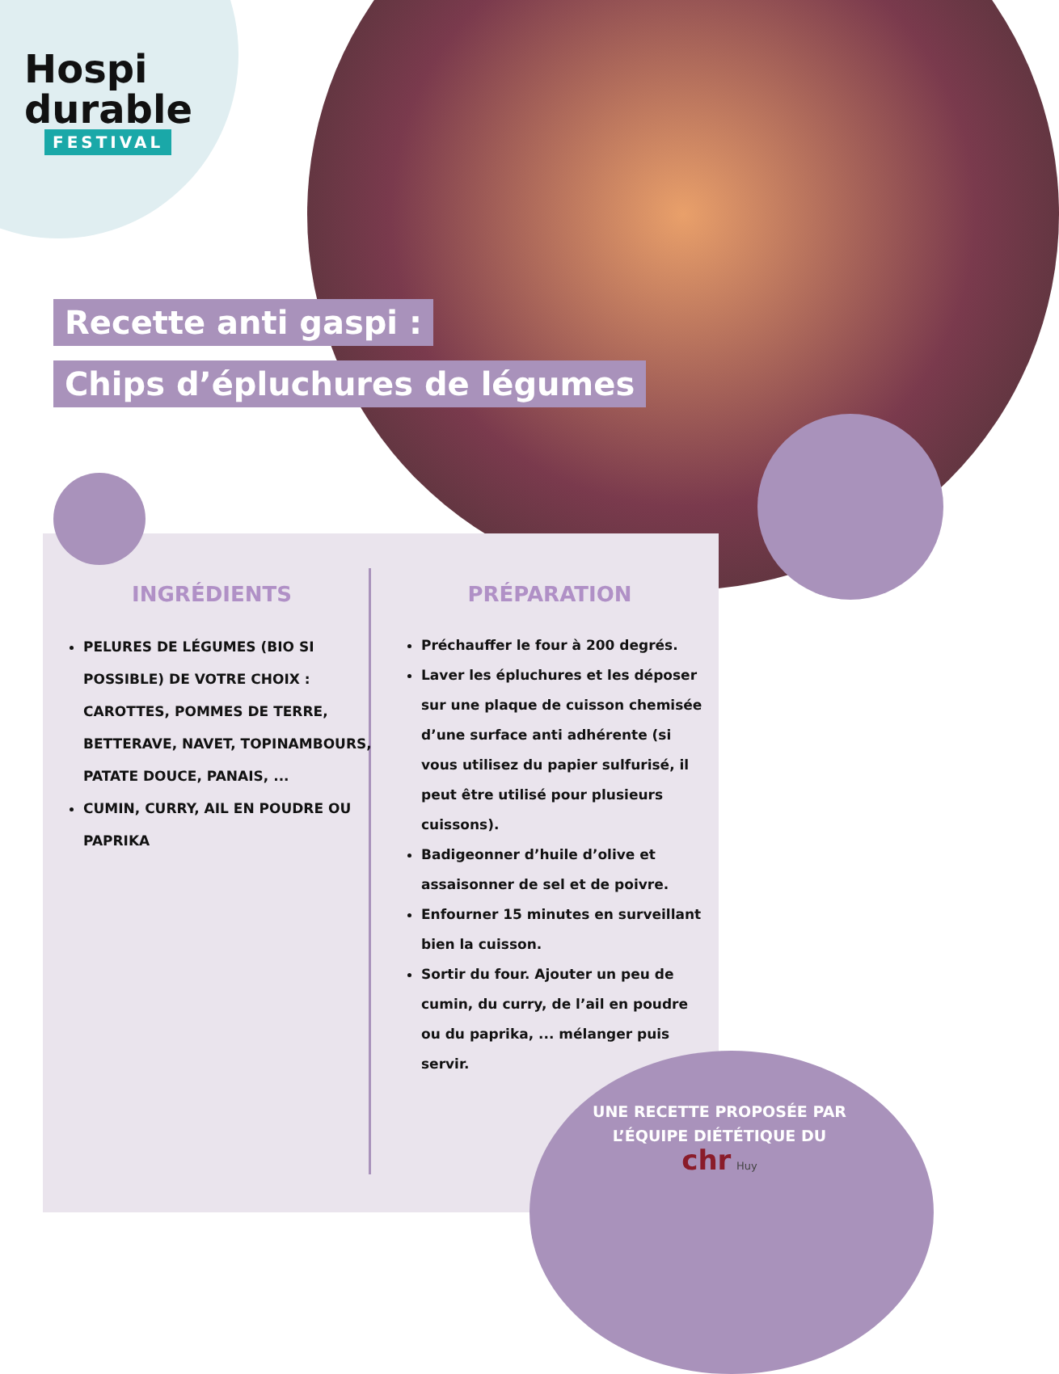Hospi
durable
FESTIVAL
Recette anti gaspi :
Chips d’épluchures de légumes
INGRÉDIENTS
PELURES DE LÉGUMES (BIO SI POSSIBLE) DE VOTRE CHOIX : CAROTTES, POMMES DE TERRE, BETTERAVE, NAVET, TOPINAMBOURS, PATATE DOUCE, PANAIS, ...
CUMIN, CURRY, AIL EN POUDRE OU PAPRIKA
PRÉPARATION
Préchauffer le four à 200 degrés.
Laver les épluchures et les déposer sur une plaque de cuisson chemisée d’une surface anti adhérente (si vous utilisez du papier sulfurisé, il peut être utilisé pour plusieurs cuissons).
Badigeonner d’huile d’olive et assaisonner de sel et de poivre.
Enfourner 15 minutes en surveillant bien la cuisson.
Sortir du four. Ajouter un peu de cumin, du curry, de l’ail en poudre ou du paprika, ... mélanger puis servir.
UNE RECETTE PROPOSÉE PAR L’ÉQUIPE DIÉTÉTIQUE DU
chr Huy